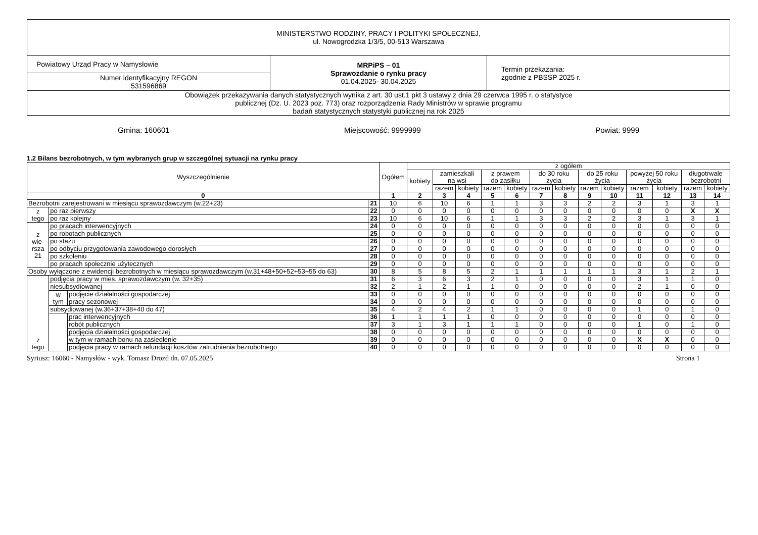| MINISTERSTWO RODZINY, PRACY I POLITYKI SPOŁECZNEJ, ul. Nowogrodzka 1/3/5, 00-513 Warszawa | | |
| Powiatowy Urząd Pracy w Namysłowie | MRPiPS – 01 Sprawozdanie o rynku pracy 01.04.2025- 30.04.2025 | Termin przekazania: zgodnie z PBSSP 2025 r. |
| Numer identyfikacyjny REGON 531596869 | | |
| Obowiązek przekazywania danych statystycznych wynika z art. 30 ust.1 pkt 3 ustawy z dnia 29 czerwca 1995 r. o statystyce publicznej (Dz. U. 2023 poz. 773) oraz rozporządzenia Rady Ministrów w sprawie programu badań statystycznych statystyki publicznej na rok 2025 | | |
Gmina: 160601 Miejscowość: 9999999 Powiat: 9999
1.2 Bilans bezrobotnych, w tym wybranych grup w szczególnej sytuacji na rynku pracy
| Wyszczególnienie | | | | Ogółem | z ogółem | | | | | | | | | | | | |
| --- | --- | --- | --- | --- | --- | --- | --- | --- | --- | --- | --- | --- | --- | --- | --- | --- | --- |
| | | | | | kobiety | zamieszkali na wsi | | z prawem do zasiłku | | do 30 roku życia | | do 25 roku życia | | powyżej 50 roku życia | | długotrwale bezrobotni | |
| | | | | | | razem | kobiety | razem | kobiety | razem | kobiety | razem | kobiety | razem | kobiety | razem | kobiety |
| 0 | | | | 1 | 2 | 3 | 4 | 5 | 6 | 7 | 8 | 9 | 10 | 11 | 12 | 13 | 14 |
| Bezrobotni zarejestrowani w miesiącu sprawozdawczym (w.22+23) | | | 21 | 10 | 6 | 10 | 6 | 1 | 1 | 3 | 3 | 2 | 2 | 3 | 1 | 3 | 1 |
| z tego | po raz pierwszy | | 22 | 0 | 0 | 0 | 0 | 0 | 0 | 0 | 0 | 0 | 0 | 0 | 0 | X | X |
| | po raz kolejny | | 23 | 10 | 6 | 10 | 6 | 1 | 1 | 3 | 3 | 2 | 2 | 3 | 1 | 3 | 1 |
| z wie- rsza 21 | po pracach interwencyjnych | | 24 | 0 | 0 | 0 | 0 | 0 | 0 | 0 | 0 | 0 | 0 | 0 | 0 | 0 | 0 |
| | po robotach publicznych | | 25 | 0 | 0 | 0 | 0 | 0 | 0 | 0 | 0 | 0 | 0 | 0 | 0 | 0 | 0 |
| | po stażu | | 26 | 0 | 0 | 0 | 0 | 0 | 0 | 0 | 0 | 0 | 0 | 0 | 0 | 0 | 0 |
| | po odbyciu przygotowania zawodowego dorosłych | | 27 | 0 | 0 | 0 | 0 | 0 | 0 | 0 | 0 | 0 | 0 | 0 | 0 | 0 | 0 |
| | po szkoleniu | | 28 | 0 | 0 | 0 | 0 | 0 | 0 | 0 | 0 | 0 | 0 | 0 | 0 | 0 | 0 |
| | po pracach społecznie użytecznych | | 29 | 0 | 0 | 0 | 0 | 0 | 0 | 0 | 0 | 0 | 0 | 0 | 0 | 0 | 0 |
| Osoby wyłączone z ewidencji bezrobotnych w miesiącu sprawozdawczym (w.31+48+50+52+53+55 do 63) | | | 30 | 8 | 5 | 8 | 5 | 2 | 1 | 1 | 1 | 1 | 1 | 3 | 1 | 2 | 1 |
| z tego | podjęcia pracy w mies. sprawozdawczym (w. 32+35) | | 31 | 6 | 3 | 6 | 3 | 2 | 1 | 0 | 0 | 0 | 0 | 3 | 1 | 1 | 0 |
| | niesubsydiowanej | | 32 | 2 | 1 | 2 | 1 | 1 | 0 | 0 | 0 | 0 | 0 | 2 | 1 | 0 | 0 |
| | w tym | podjęcie działalności gospodarczej | 33 | 0 | 0 | 0 | 0 | 0 | 0 | 0 | 0 | 0 | 0 | 0 | 0 | 0 | 0 |
| | | pracy sezonowej | 34 | 0 | 0 | 0 | 0 | 0 | 0 | 0 | 0 | 0 | 0 | 0 | 0 | 0 | 0 |
| | subsydiowanej (w.36+37+38+40 do 47) | | 35 | 4 | 2 | 4 | 2 | 1 | 1 | 0 | 0 | 0 | 0 | 1 | 0 | 1 | 0 |
| | | prac interwencyjnych | 36 | 1 | 1 | 1 | 1 | 0 | 0 | 0 | 0 | 0 | 0 | 0 | 0 | 0 | 0 |
| | | robót publicznych | 37 | 3 | 1 | 3 | 1 | 1 | 1 | 0 | 0 | 0 | 0 | 1 | 0 | 1 | 0 |
| | | podjęcia działalności gospodarczej | 38 | 0 | 0 | 0 | 0 | 0 | 0 | 0 | 0 | 0 | 0 | 0 | 0 | 0 | 0 |
| | | w tym w ramach bonu na zasiedlenie | 39 | 0 | 0 | 0 | 0 | 0 | 0 | 0 | 0 | 0 | 0 | X | X | 0 | 0 |
| | | podjęcia pracy w ramach refundacji kosztów zatrudnienia bezrobotnego | 40 | 0 | 0 | 0 | 0 | 0 | 0 | 0 | 0 | 0 | 0 | 0 | 0 | 0 | 0 |
Syriusz: 16060 - Namysłów - wyk. Tomasz Drozd dn. 07.05.2025 Strona 1